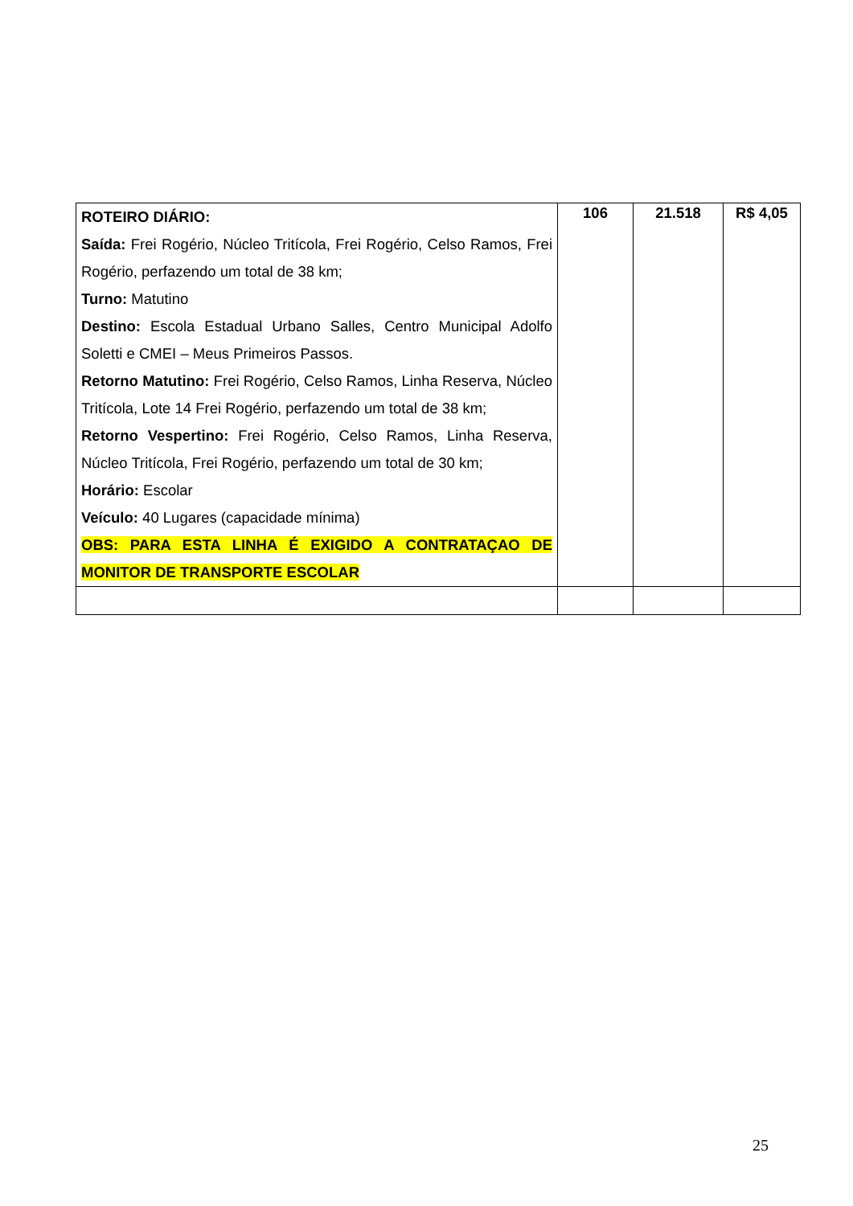| ROTEIRO DIÁRIO: Saída: Frei Rogério, Núcleo Tritícola, Frei Rogério, Celso Ramos, Frei Rogério, perfazendo um total de 38 km; Turno: Matutino Destino: Escola Estadual Urbano Salles, Centro Municipal Adolfo Soletti e CMEI – Meus Primeiros Passos. Retorno Matutino: Frei Rogério, Celso Ramos, Linha Reserva, Núcleo Tritícola, Lote 14 Frei Rogério, perfazendo um total de 38 km; Retorno Vespertino: Frei Rogério, Celso Ramos, Linha Reserva, Núcleo Tritícola, Frei Rogério, perfazendo um total de 30 km; Horário: Escolar Veículo: 40 Lugares (capacidade mínima) OBS: PARA ESTA LINHA É EXIGIDO A CONTRATAÇAO DE MONITOR DE TRANSPORTE ESCOLAR | 106 | 21.518 | R$ 4,05 |
25